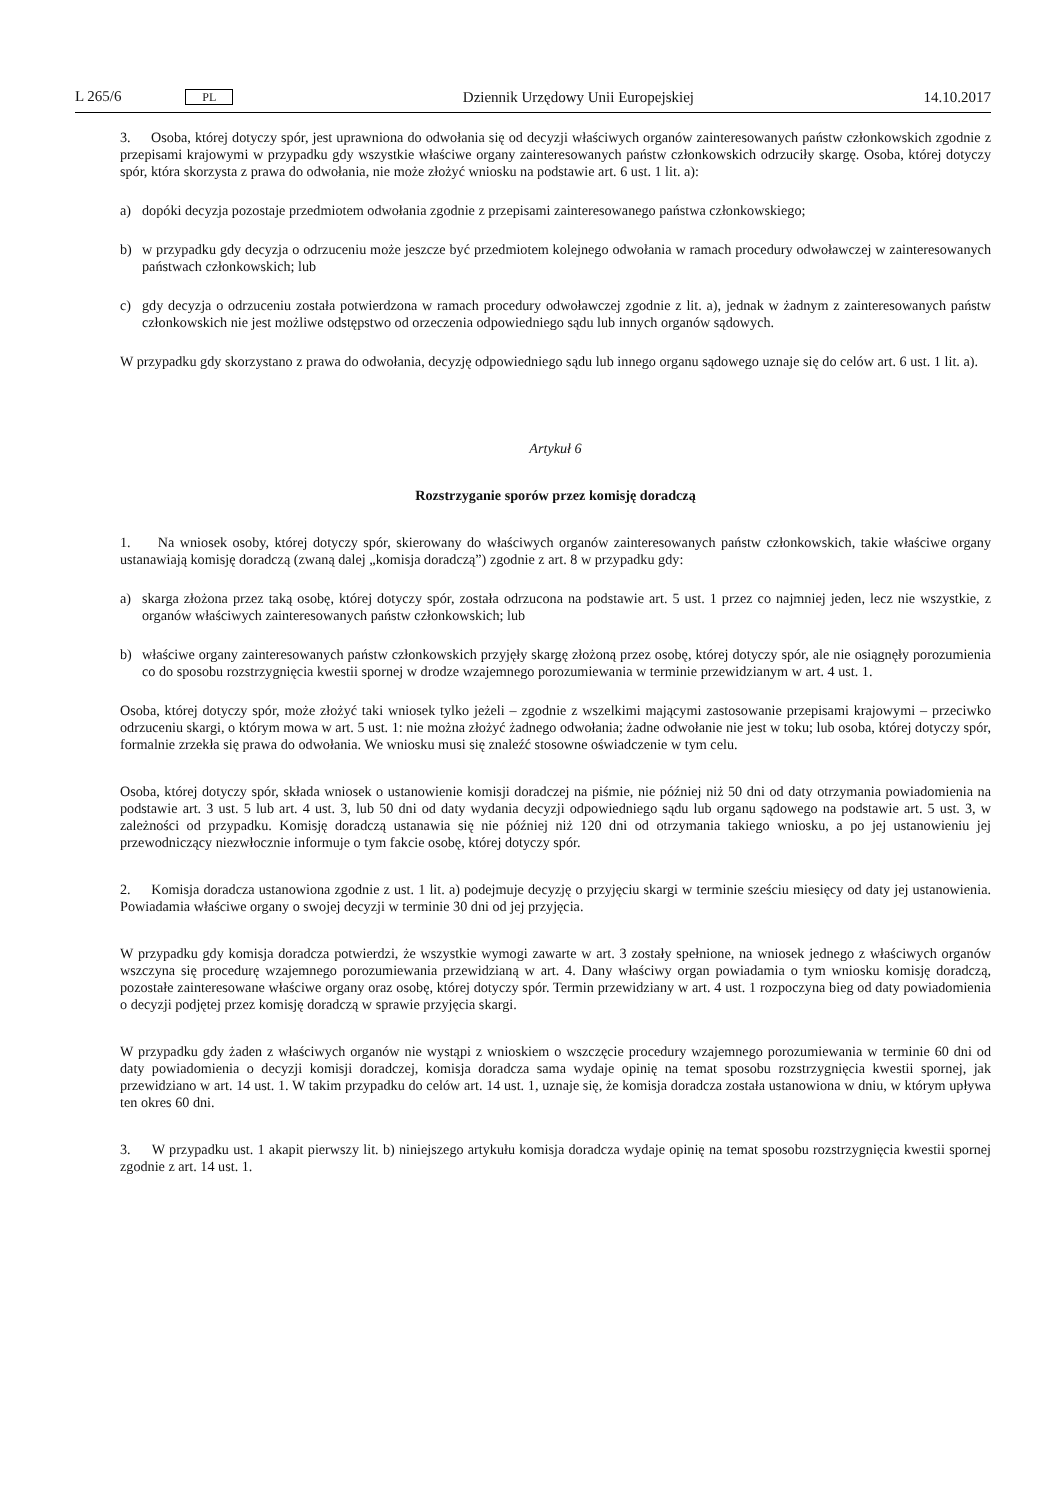L 265/6 PL Dziennik Urzędowy Unii Europejskiej 14.10.2017
3. Osoba, której dotyczy spór, jest uprawniona do odwołania się od decyzji właściwych organów zainteresowanych państw członkowskich zgodnie z przepisami krajowymi w przypadku gdy wszystkie właściwe organy zainteresowanych państw członkowskich odrzuciły skargę. Osoba, której dotyczy spór, która skorzysta z prawa do odwołania, nie może złożyć wniosku na podstawie art. 6 ust. 1 lit. a):
a) dopóki decyzja pozostaje przedmiotem odwołania zgodnie z przepisami zainteresowanego państwa członkowskiego;
b) w przypadku gdy decyzja o odrzuceniu może jeszcze być przedmiotem kolejnego odwołania w ramach procedury odwoławczej w zainteresowanych państwach członkowskich; lub
c) gdy decyzja o odrzuceniu została potwierdzona w ramach procedury odwoławczej zgodnie z lit. a), jednak w żadnym z zainteresowanych państw członkowskich nie jest możliwe odstępstwo od orzeczenia odpowiedniego sądu lub innych organów sądowych.
W przypadku gdy skorzystano z prawa do odwołania, decyzję odpowiedniego sądu lub innego organu sądowego uznaje się do celów art. 6 ust. 1 lit. a).
Artykuł 6
Rozstrzyganie sporów przez komisję doradczą
1. Na wniosek osoby, której dotyczy spór, skierowany do właściwych organów zainteresowanych państw członkowskich, takie właściwe organy ustanawiają komisję doradczą (zwaną dalej „komisja doradczą”) zgodnie z art. 8 w przypadku gdy:
a) skarga złożona przez taką osobę, której dotyczy spór, została odrzucona na podstawie art. 5 ust. 1 przez co najmniej jeden, lecz nie wszystkie, z organów właściwych zainteresowanych państw członkowskich; lub
b) właściwe organy zainteresowanych państw członkowskich przyjęły skargę złożoną przez osobę, której dotyczy spór, ale nie osiągnęły porozumienia co do sposobu rozstrzygnięcia kwestii spornej w drodze wzajemnego porozumiewania w terminie przewidzianym w art. 4 ust. 1.
Osoba, której dotyczy spór, może złożyć taki wniosek tylko jeżeli – zgodnie z wszelkimi mającymi zastosowanie przepisami krajowymi – przeciwko odrzuceniu skargi, o którym mowa w art. 5 ust. 1: nie można złożyć żadnego odwołania; żadne odwołanie nie jest w toku; lub osoba, której dotyczy spór, formalnie zrzekła się prawa do odwołania. We wniosku musi się znaleźć stosowne oświadczenie w tym celu.
Osoba, której dotyczy spór, składa wniosek o ustanowienie komisji doradczej na piśmie, nie później niż 50 dni od daty otrzymania powiadomienia na podstawie art. 3 ust. 5 lub art. 4 ust. 3, lub 50 dni od daty wydania decyzji odpowiedniego sądu lub organu sądowego na podstawie art. 5 ust. 3, w zależności od przypadku. Komisję doradczą ustanawia się nie później niż 120 dni od otrzymania takiego wniosku, a po jej ustanowieniu jej przewodniczący niezwłocznie informuje o tym fakcie osobę, której dotyczy spór.
2. Komisja doradcza ustanowiona zgodnie z ust. 1 lit. a) podejmuje decyzję o przyjęciu skargi w terminie sześciu miesięcy od daty jej ustanowienia. Powiadamia właściwe organy o swojej decyzji w terminie 30 dni od jej przyjęcia.
W przypadku gdy komisja doradcza potwierdzi, że wszystkie wymogi zawarte w art. 3 zostały spełnione, na wniosek jednego z właściwych organów wszczyna się procedurę wzajemnego porozumiewania przewidzianą w art. 4. Dany właściwy organ powiadamia o tym wniosku komisję doradczą, pozostałe zainteresowane właściwe organy oraz osobę, której dotyczy spór. Termin przewidziany w art. 4 ust. 1 rozpoczyna bieg od daty powiadomienia o decyzji podjętej przez komisję doradczą w sprawie przyjęcia skargi.
W przypadku gdy żaden z właściwych organów nie wystąpi z wnioskiem o wszczęcie procedury wzajemnego porozumiewania w terminie 60 dni od daty powiadomienia o decyzji komisji doradczej, komisja doradcza sama wydaje opinię na temat sposobu rozstrzygnięcia kwestii spornej, jak przewidziano w art. 14 ust. 1. W takim przypadku do celów art. 14 ust. 1, uznaje się, że komisja doradcza została ustanowiona w dniu, w którym upływa ten okres 60 dni.
3. W przypadku ust. 1 akapit pierwszy lit. b) niniejszego artykułu komisja doradcza wydaje opinię na temat sposobu rozstrzygnięcia kwestii spornej zgodnie z art. 14 ust. 1.